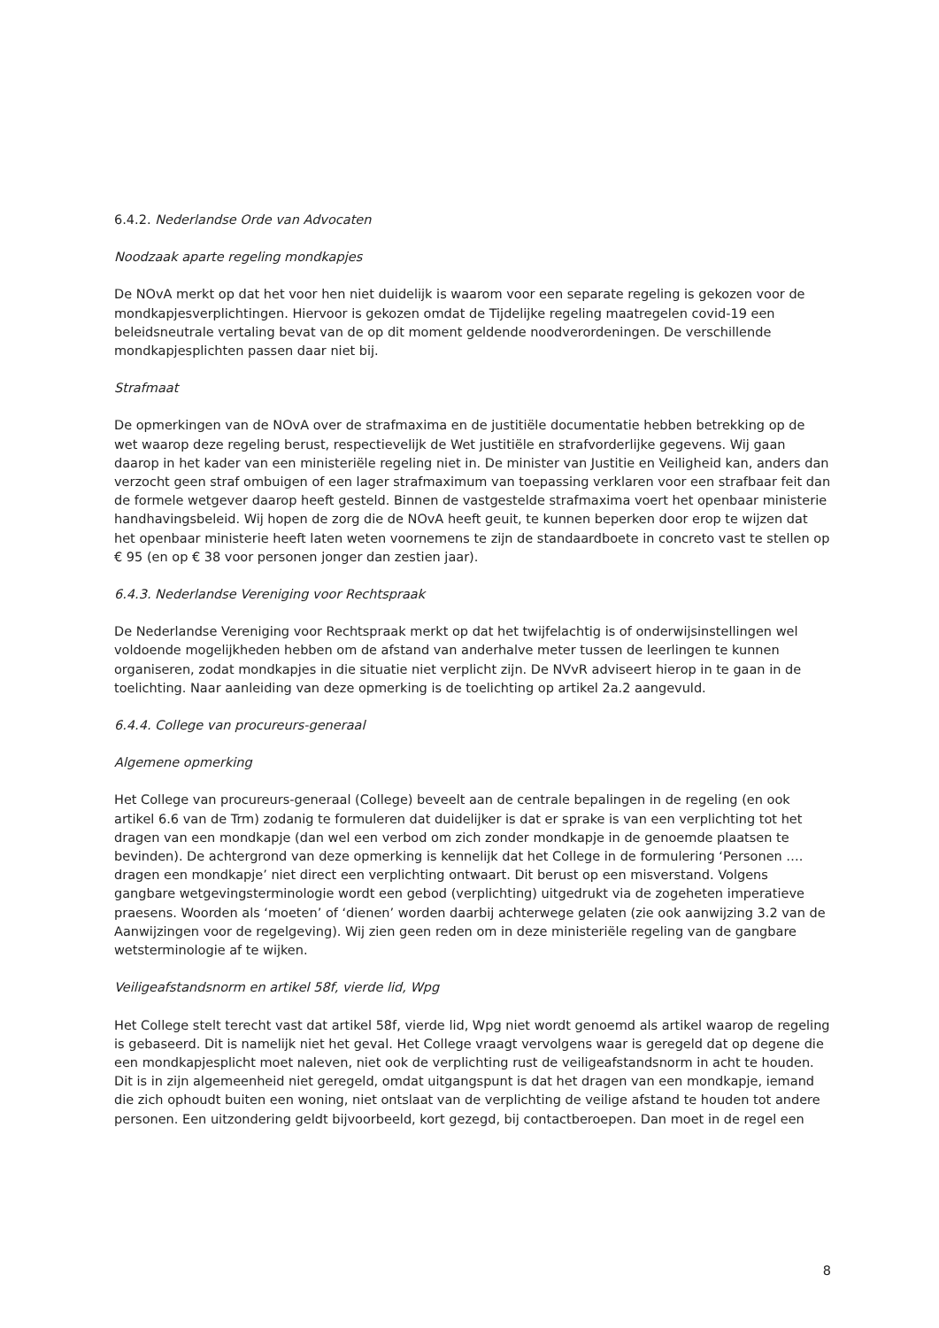6.4.2. Nederlandse Orde van Advocaten
Noodzaak aparte regeling mondkapjes
De NOvA merkt op dat het voor hen niet duidelijk is waarom voor een separate regeling is gekozen voor de mondkapjesverplichtingen. Hiervoor is gekozen omdat de Tijdelijke regeling maatregelen covid-19 een beleidsneutrale vertaling bevat van de op dit moment geldende noodverordeningen. De verschillende mondkapjesplichten passen daar niet bij.
Strafmaat
De opmerkingen van de NOvA over de strafmaxima en de justitiële documentatie hebben betrekking op de wet waarop deze regeling berust, respectievelijk de Wet justitiële en strafvorderlijke gegevens. Wij gaan daarop in het kader van een ministeriële regeling niet in. De minister van Justitie en Veiligheid kan, anders dan verzocht geen straf ombuigen of een lager strafmaximum van toepassing verklaren voor een strafbaar feit dan de formele wetgever daarop heeft gesteld. Binnen de vastgestelde strafmaxima voert het openbaar ministerie handhavingsbeleid. Wij hopen de zorg die de NOvA heeft geuit, te kunnen beperken door erop te wijzen dat het openbaar ministerie heeft laten weten voornemens te zijn de standaardboete in concreto vast te stellen op € 95 (en op € 38 voor personen jonger dan zestien jaar).
6.4.3. Nederlandse Vereniging voor Rechtspraak
De Nederlandse Vereniging voor Rechtspraak merkt op dat het twijfelachtig is of onderwijsinstellingen wel voldoende mogelijkheden hebben om de afstand van anderhalve meter tussen de leerlingen te kunnen organiseren, zodat mondkapjes in die situatie niet verplicht zijn. De NVvR adviseert hierop in te gaan in de toelichting. Naar aanleiding van deze opmerking is de toelichting op artikel 2a.2 aangevuld.
6.4.4. College van procureurs-generaal
Algemene opmerking
Het College van procureurs-generaal (College) beveelt aan de centrale bepalingen in de regeling (en ook artikel 6.6 van de Trm) zodanig te formuleren dat duidelijker is dat er sprake is van een verplichting tot het dragen van een mondkapje (dan wel een verbod om zich zonder mondkapje in de genoemde plaatsen te bevinden). De achtergrond van deze opmerking is kennelijk dat het College in de formulering ‘Personen …. dragen een mondkapje’ niet direct een verplichting ontwaart. Dit berust op een misverstand. Volgens gangbare wetgevingsterminologie wordt een gebod (verplichting) uitgedrukt via de zogeheten imperatieve praesens. Woorden als ‘moeten’ of ‘dienen’ worden daarbij achterwege gelaten (zie ook aanwijzing 3.2 van de Aanwijzingen voor de regelgeving). Wij zien geen reden om in deze ministeriële regeling van de gangbare wetsterminologie af te wijken.
Veiligeafstandsnorm en artikel 58f, vierde lid, Wpg
Het College stelt terecht vast dat artikel 58f, vierde lid, Wpg niet wordt genoemd als artikel waarop de regeling is gebaseerd. Dit is namelijk niet het geval. Het College vraagt vervolgens waar is geregeld dat op degene die een mondkapjesplicht moet naleven, niet ook de verplichting rust de veiligeafstandsnorm in acht te houden. Dit is in zijn algemeenheid niet geregeld, omdat uitgangspunt is dat het dragen van een mondkapje, iemand die zich ophoudt buiten een woning, niet ontslaat van de verplichting de veilige afstand te houden tot andere personen. Een uitzondering geldt bijvoorbeeld, kort gezegd, bij contactberoepen. Dan moet in de regel een
8